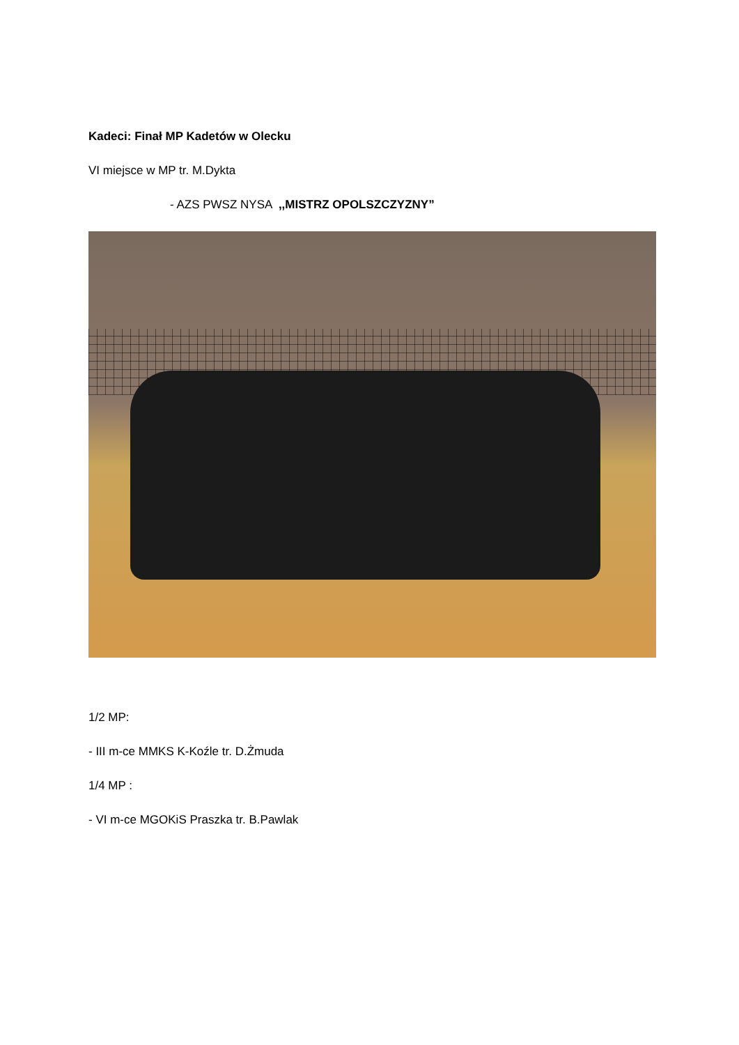Kadeci: Finał MP Kadetów w Olecku
VI miejsce w MP tr. M.Dykta
- AZS PWSZ NYSA ,,MISTRZ OPOLSZCZYZNY”
1/2 MP:
- III m-ce MMKS K-Koźle tr. D.Żmuda
1/4 MP :
- VI m-ce MGOKiS Praszka tr. B.Pawlak